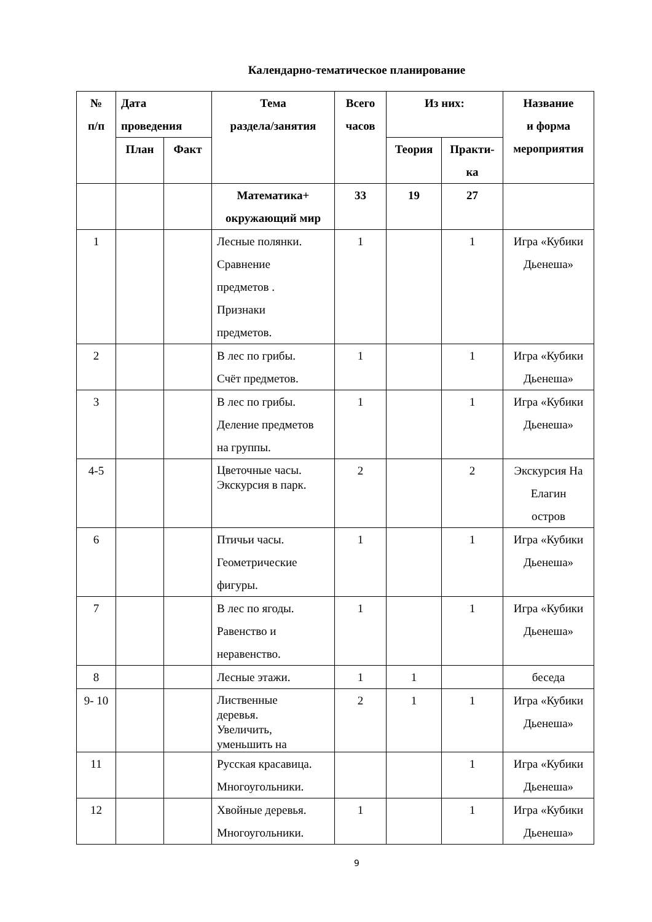Календарно-тематическое планирование
| № п/п | Дата проведения | | Тема раздела/занятия | Всего часов | Из них: | | Название и форма мероприятия |
| --- | --- | --- | --- | --- | --- | --- | --- |
| | План | Факт | | | Теория | Практи- ка | |
| | | | Математика+ окружающий мир | 33 | 19 | 27 | |
| 1 | | | Лесные полянки. Сравнение предметов . Признаки предметов. | 1 | | 1 | Игра «Кубики Дьенеша» |
| 2 | | | В лес по грибы. Счёт предметов. | 1 | | 1 | Игра «Кубики Дьенеша» |
| 3 | | | В лес по грибы. Деление предметов на группы. | 1 | | 1 | Игра «Кубики Дьенеша» |
| 4-5 | | | Цветочные часы. Экскурсия в парк. | 2 | | 2 | Экскурсия На Елагин остров |
| 6 | | | Птичьи часы. Геометрические фигуры. | 1 | | 1 | Игра «Кубики Дьенеша» |
| 7 | | | В лес по ягоды. Равенство и неравенство. | 1 | | 1 | Игра «Кубики Дьенеша» |
| 8 | | | Лесные этажи. | 1 | 1 | | беседа |
| 9- 10 | | | Лиственные деревья. Увеличить, уменьшить на | 2 | 1 | 1 | Игра «Кубики Дьенеша» |
| 11 | | | Русская красавица. Многоугольники. | | | 1 | Игра «Кубики Дьенеша» |
| 12 | | | Хвойные деревья. Многоугольники. | 1 | | 1 | Игра «Кубики Дьенеша» |
9